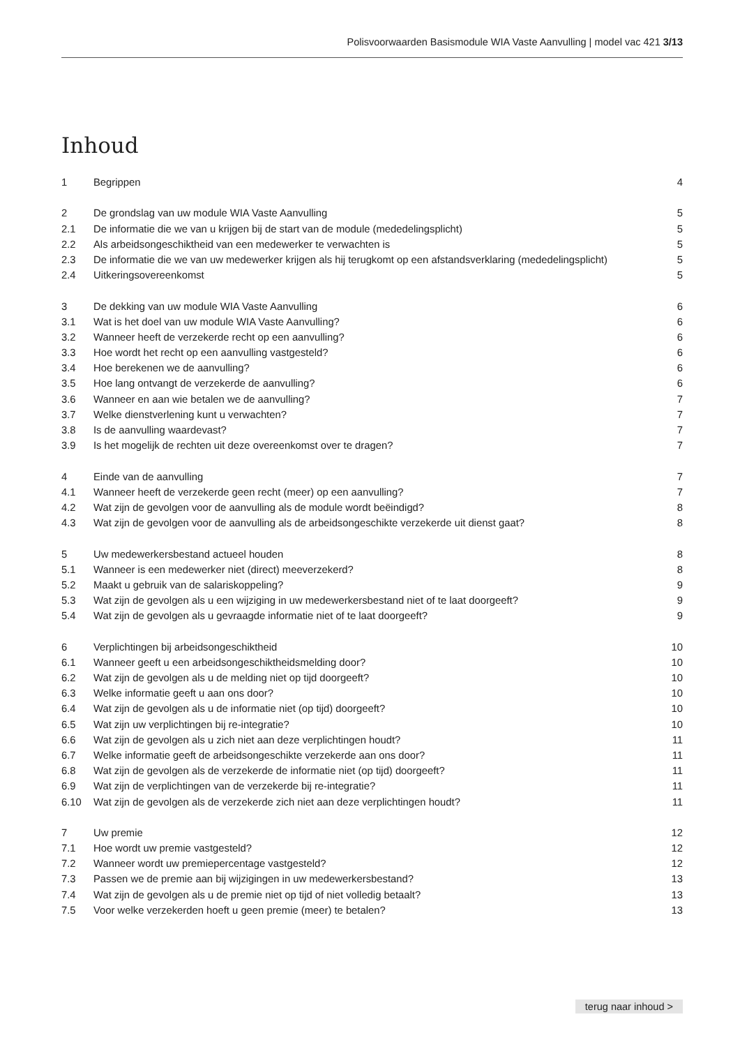Polisvoorwaarden Basismodule WIA Vaste Aanvulling | model vac 421 3/13
Inhoud
1 Begrippen 4
2 De grondslag van uw module WIA Vaste Aanvulling 5
2.1 De informatie die we van u krijgen bij de start van de module (mededelingsplicht) 5
2.2 Als arbeidsongeschiktheid van een medewerker te verwachten is 5
2.3 De informatie die we van uw medewerker krijgen als hij terugkomt op een afstandsverklaring (mededelingsplicht) 5
2.4 Uitkeringsovereenkomst 5
3 De dekking van uw module WIA Vaste Aanvulling 6
3.1 Wat is het doel van uw module WIA Vaste Aanvulling? 6
3.2 Wanneer heeft de verzekerde recht op een aanvulling? 6
3.3 Hoe wordt het recht op een aanvulling vastgesteld? 6
3.4 Hoe berekenen we de aanvulling? 6
3.5 Hoe lang ontvangt de verzekerde de aanvulling? 6
3.6 Wanneer en aan wie betalen we de aanvulling? 7
3.7 Welke dienstverlening kunt u verwachten? 7
3.8 Is de aanvulling waardevast? 7
3.9 Is het mogelijk de rechten uit deze overeenkomst over te dragen? 7
4 Einde van de aanvulling 7
4.1 Wanneer heeft de verzekerde geen recht (meer) op een aanvulling? 7
4.2 Wat zijn de gevolgen voor de aanvulling als de module wordt beëindigd? 8
4.3 Wat zijn de gevolgen voor de aanvulling als de arbeidsongeschikte verzekerde uit dienst gaat? 8
5 Uw medewerkersbestand actueel houden 8
5.1 Wanneer is een medewerker niet (direct) meeverzekerd? 8
5.2 Maakt u gebruik van de salariskoppeling? 9
5.3 Wat zijn de gevolgen als u een wijziging in uw medewerkersbestand niet of te laat doorgeeft? 9
5.4 Wat zijn de gevolgen als u gevraagde informatie niet of te laat doorgeeft? 9
6 Verplichtingen bij arbeidsongeschiktheid 10
6.1 Wanneer geeft u een arbeidsongeschiktheidsmelding door? 10
6.2 Wat zijn de gevolgen als u de melding niet op tijd doorgeeft? 10
6.3 Welke informatie geeft u aan ons door? 10
6.4 Wat zijn de gevolgen als u de informatie niet (op tijd) doorgeeft? 10
6.5 Wat zijn uw verplichtingen bij re-integratie? 10
6.6 Wat zijn de gevolgen als u zich niet aan deze verplichtingen houdt? 11
6.7 Welke informatie geeft de arbeidsongeschikte verzekerde aan ons door? 11
6.8 Wat zijn de gevolgen als de verzekerde de informatie niet (op tijd) doorgeeft? 11
6.9 Wat zijn de verplichtingen van de verzekerde bij re-integratie? 11
6.10 Wat zijn de gevolgen als de verzekerde zich niet aan deze verplichtingen houdt? 11
7 Uw premie 12
7.1 Hoe wordt uw premie vastgesteld? 12
7.2 Wanneer wordt uw premiepercentage vastgesteld? 12
7.3 Passen we de premie aan bij wijzigingen in uw medewerkersbestand? 13
7.4 Wat zijn de gevolgen als u de premie niet op tijd of niet volledig betaalt? 13
7.5 Voor welke verzekerden hoeft u geen premie (meer) te betalen? 13
terug naar inhoud >